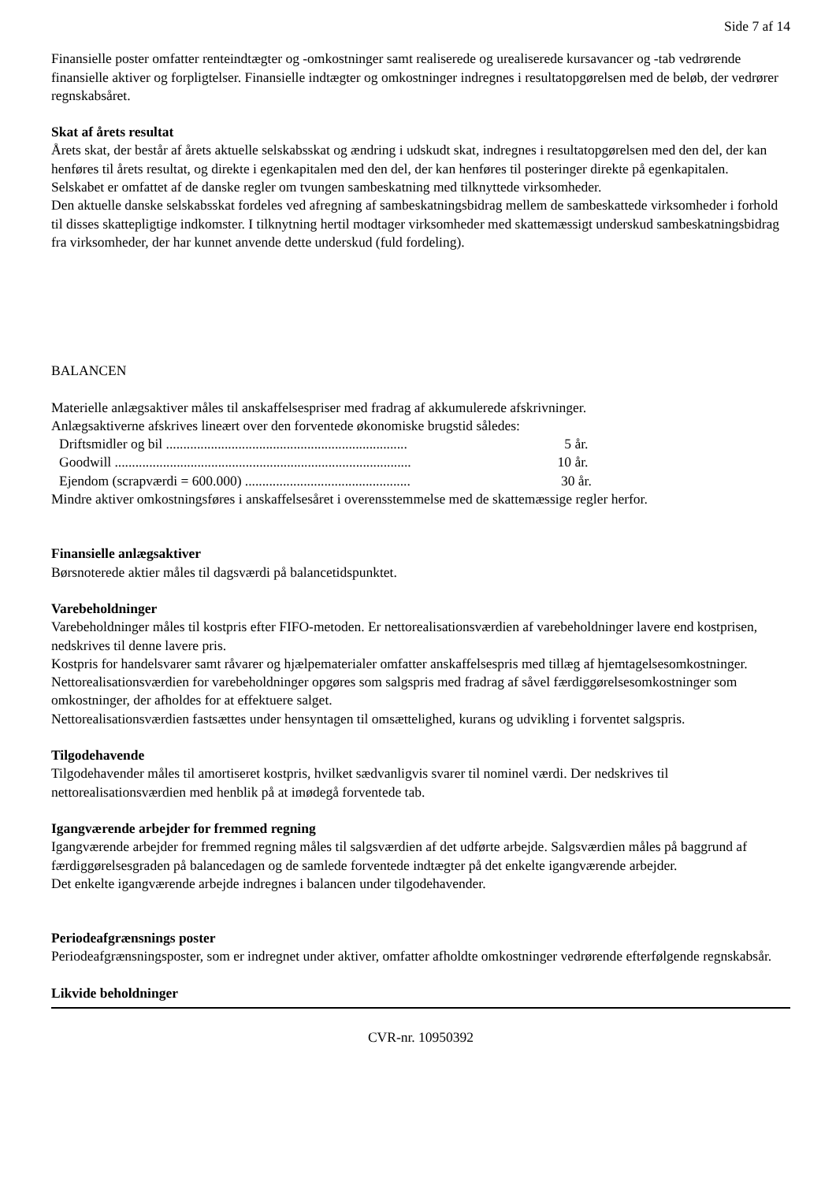Side 7 af 14
Finansielle poster omfatter renteindtægter og -omkostninger samt realiserede og urealiserede kursavancer og -tab vedrørende finansielle aktiver og forpligtelser. Finansielle indtægter og omkostninger indregnes i resultatopgørelsen med de beløb, der vedrører regnskabsåret.
Skat af årets resultat
Årets skat, der består af årets aktuelle selskabsskat og ændring i udskudt skat, indregnes i resultatopgørelsen med den del, der kan henføres til årets resultat, og direkte i egenkapitalen med den del, der kan henføres til posteringer direkte på egenkapitalen.
Selskabet er omfattet af de danske regler om tvungen sambeskatning med tilknyttede virksomheder.
Den aktuelle danske selskabsskat fordeles ved afregning af sambeskatningsbidrag mellem de sambeskattede virksomheder i forhold til disses skattepligtige indkomster. I tilknytning hertil modtager virksomheder med skattemæssigt underskud sambeskatningsbidrag fra virksomheder, der har kunnet anvende dette underskud (fuld fordeling).
BALANCEN
Materielle anlægsaktiver måles til anskaffelsespriser med fradrag af akkumulerede afskrivninger.
Anlægsaktiverne afskrives lineært over den forventede økonomiske brugstid således:
Driftsmidler og bil ...................................................................... 5 år.
Goodwill ...................................................................................... 10 år.
Ejendom (scrapværdi = 600.000) ................................................ 30 år.
Mindre aktiver omkostningsføres i anskaffelsesåret i overensstemmelse med de skattemæssige regler herfor.
Finansielle anlægsaktiver
Børsnoterede aktier måles til dagsværdi på balancetidspunktet.
Varebeholdninger
Varebeholdninger måles til kostpris efter FIFO-metoden. Er nettorealisationsværdien af varebeholdninger lavere end kostprisen, nedskrives til denne lavere pris.
Kostpris for handelsvarer samt råvarer og hjælpematerialer omfatter anskaffelsespris med tillæg af hjemtagelsesomkostninger.
Nettorealisationsværdien for varebeholdninger opgøres som salgspris med fradrag af såvel færdiggørelsesomkostninger som omkostninger, der afholdes for at effektuere salget.
Nettorealisationsværdien fastsættes under hensyntagen til omsættelighed, kurans og udvikling i forventet salgspris.
Tilgodehavende
Tilgodehavender måles til amortiseret kostpris, hvilket sædvanligvis svarer til nominel værdi. Der nedskrives til nettorealisationsværdien med henblik på at imødegå forventede tab.
Igangværende arbejder for fremmed regning
Igangværende arbejder for fremmed regning måles til salgsværdien af det udførte arbejde. Salgsværdien måles på baggrund af færdiggørelsesgraden på balancedagen og de samlede forventede indtægter på det enkelte igangværende arbejder.
Det enkelte igangværende arbejde indregnes i balancen under tilgodehavender.
Periodeafgrænsnings poster
Periodeafgrænsningsposter, som er indregnet under aktiver, omfatter afholdte omkostninger vedrørende efterfølgende regnskabsår.
Likvide beholdninger
CVR-nr. 10950392